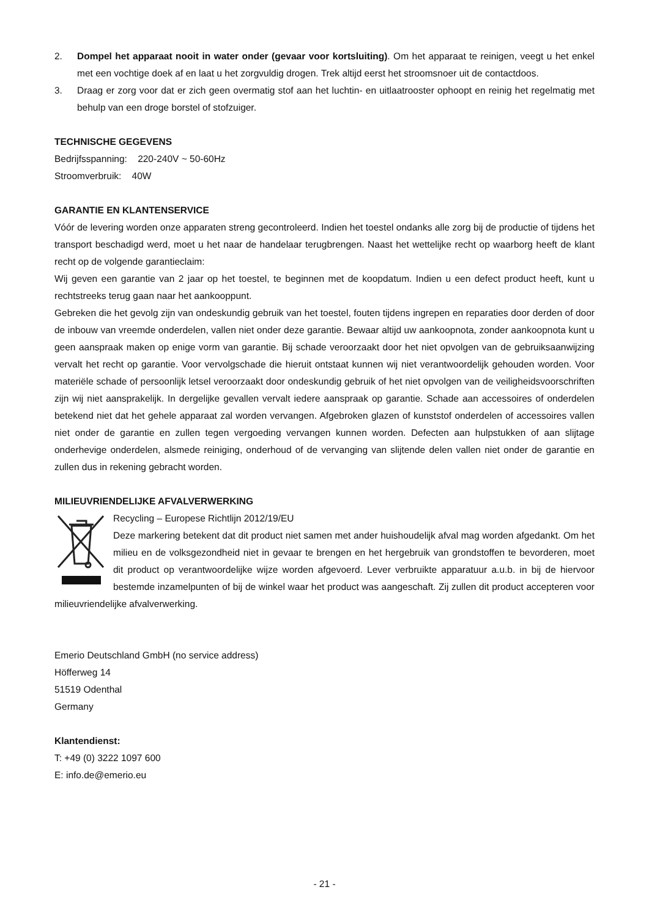2. Dompel het apparaat nooit in water onder (gevaar voor kortsluiting). Om het apparaat te reinigen, veegt u het enkel met een vochtige doek af en laat u het zorgvuldig drogen. Trek altijd eerst het stroomsnoer uit de contactdoos.
3. Draag er zorg voor dat er zich geen overmatig stof aan het luchtin- en uitlaatrooster ophoopt en reinig het regelmatig met behulp van een droge borstel of stofzuiger.
TECHNISCHE GEGEVENS
Bedrijfsspanning: 220-240V ~ 50-60Hz
Stroomverbruik: 40W
GARANTIE EN KLANTENSERVICE
Vóór de levering worden onze apparaten streng gecontroleerd. Indien het toestel ondanks alle zorg bij de productie of tijdens het transport beschadigd werd, moet u het naar de handelaar terugbrengen. Naast het wettelijke recht op waarborg heeft de klant recht op de volgende garantieclaim:
Wij geven een garantie van 2 jaar op het toestel, te beginnen met de koopdatum. Indien u een defect product heeft, kunt u rechtstreeks terug gaan naar het aankooppunt.
Gebreken die het gevolg zijn van ondeskundig gebruik van het toestel, fouten tijdens ingrepen en reparaties door derden of door de inbouw van vreemde onderdelen, vallen niet onder deze garantie. Bewaar altijd uw aankoopnota, zonder aankoopnota kunt u geen aanspraak maken op enige vorm van garantie. Bij schade veroorzaakt door het niet opvolgen van de gebruiksaanwijzing vervalt het recht op garantie. Voor vervolgschade die hieruit ontstaat kunnen wij niet verantwoordelijk gehouden worden. Voor materiële schade of persoonlijk letsel veroorzaakt door ondeskundig gebruik of het niet opvolgen van de veiligheidsvoorschriften zijn wij niet aansprakelijk. In dergelijke gevallen vervalt iedere aanspraak op garantie. Schade aan accessoires of onderdelen betekend niet dat het gehele apparaat zal worden vervangen. Afgebroken glazen of kunststof onderdelen of accessoires vallen niet onder de garantie en zullen tegen vergoeding vervangen kunnen worden. Defecten aan hulpstukken of aan slijtage onderhevige onderdelen, alsmede reiniging, onderhoud of de vervanging van slijtende delen vallen niet onder de garantie en zullen dus in rekening gebracht worden.
MILIEUVRIENDELIJKE AFVALVERWERKING
Recycling – Europese Richtlijn 2012/19/EU
Deze markering betekent dat dit product niet samen met ander huishoudelijk afval mag worden afgedankt. Om het milieu en de volksgezondheid niet in gevaar te brengen en het hergebruik van grondstoffen te bevorderen, moet dit product op verantwoordelijke wijze worden afgevoerd. Lever verbruikte apparatuur a.u.b. in bij de hiervoor bestemde inzamelpunten of bij de winkel waar het product was aangeschaft. Zij zullen dit product accepteren voor milieuvriendelijke afvalverwerking.
Emerio Deutschland GmbH (no service address)
Höfferweg 14
51519 Odenthal
Germany
Klantendienst:
T: +49 (0) 3222 1097 600
E: info.de@emerio.eu
- 21 -